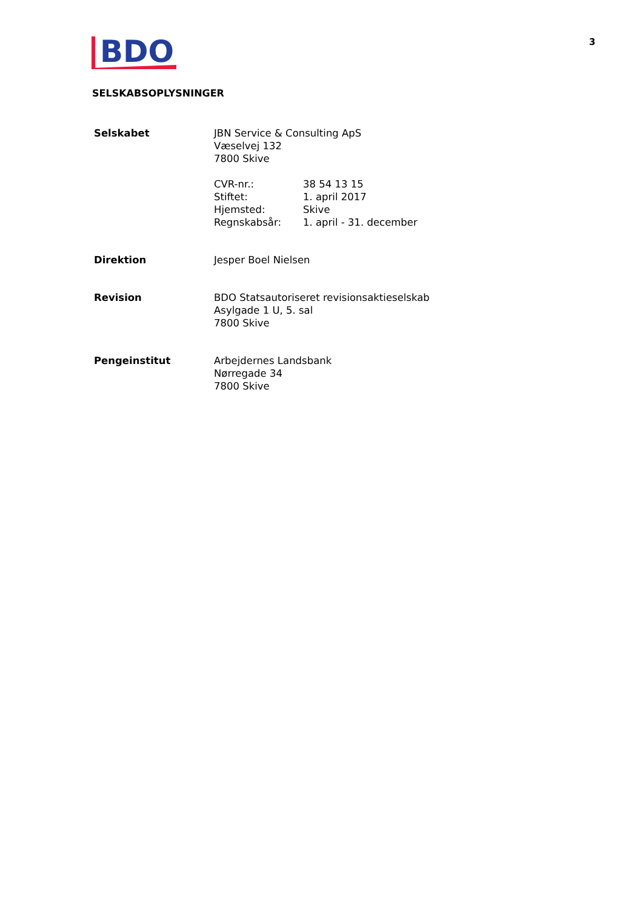BDO
3
SELSKABSOPLYSNINGER
Selskabet JBN Service & Consulting ApS
Væselvej 132
7800 Skive
CVR-nr.:
Stiftet:
Hjemsted:
Regnskabsår:
38 54 13 15
1. april 2017
Skive
1. april - 31. december
Direktion Jesper Boel Nielsen
Revision BDO Statsautoriseret revisionsaktieselskab
Asylgade 1 U, 5. sal
7800 Skive
Pengeinstitut Arbejdernes Landsbank
Nørregade 34
7800 Skive